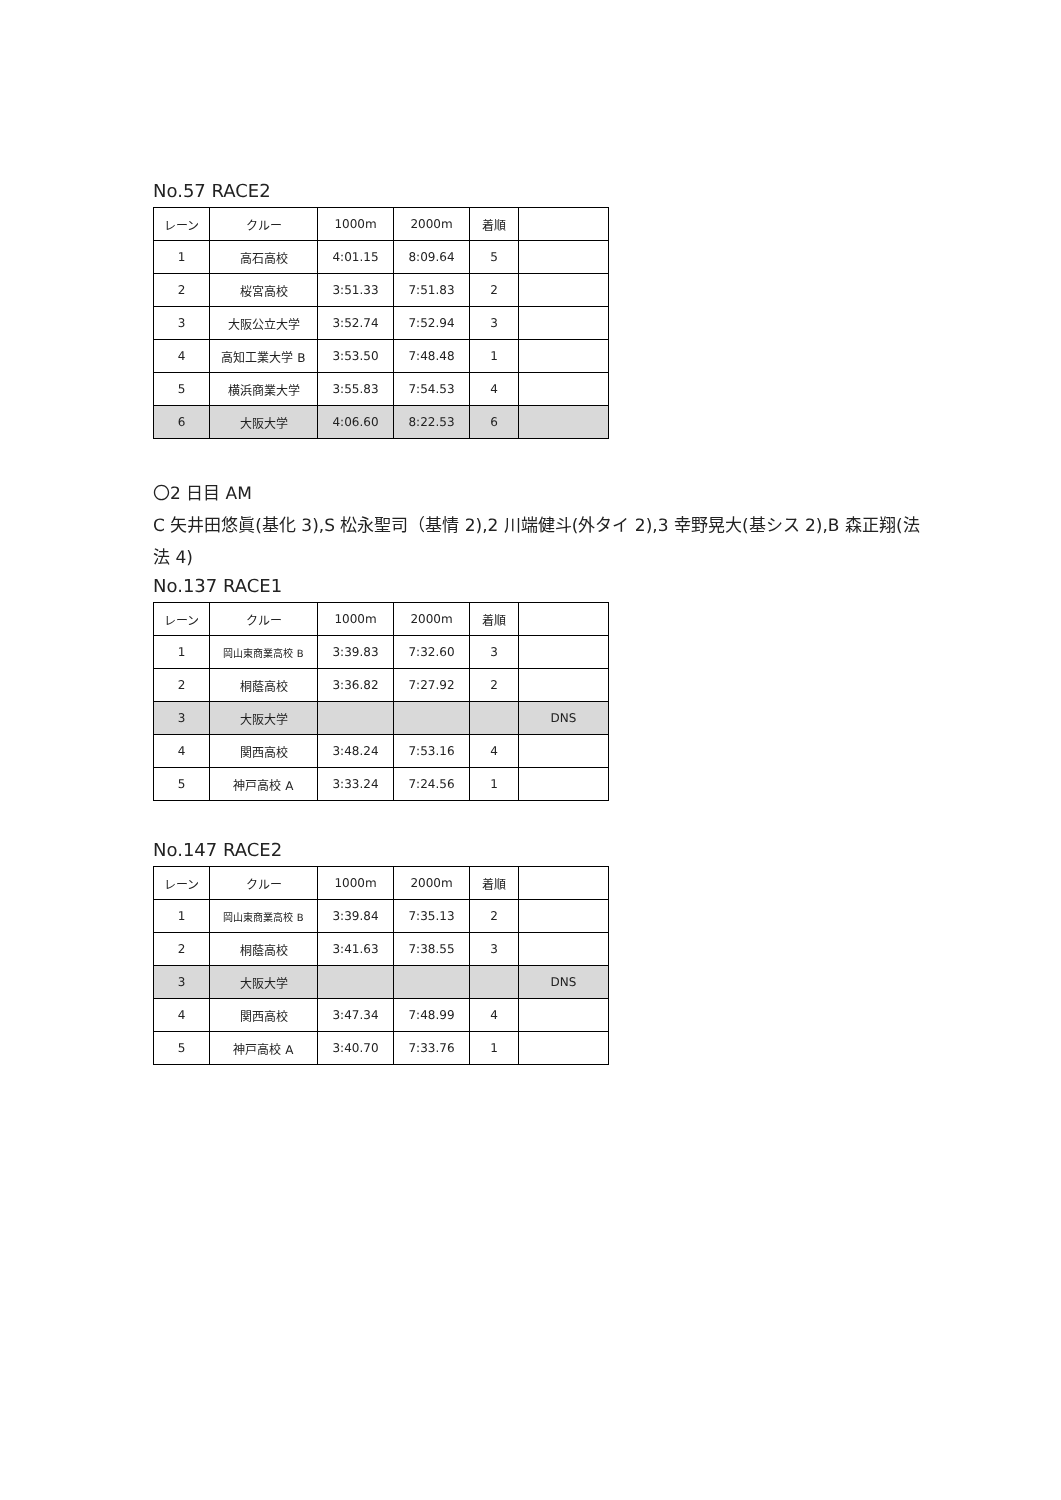No.57 RACE2
| レーン | クルー | 1000m | 2000m | 着順 | |
| 1 | 高石高校 | 4:01.15 | 8:09.64 | 5 | |
| 2 | 桜宮高校 | 3:51.33 | 7:51.83 | 2 | |
| 3 | 大阪公立大学 | 3:52.74 | 7:52.94 | 3 | |
| 4 | 高知工業大学 B | 3:53.50 | 7:48.48 | 1 | |
| 5 | 横浜商業大学 | 3:55.83 | 7:54.53 | 4 | |
| 6 | 大阪大学 | 4:06.60 | 8:22.53 | 6 | |
〇2 日目 AM
C 矢井田悠眞(基化 3),S 松永聖司（基情 2),2 川端健斗(外タイ 2),3 幸野晃大(基シス 2),B 森正翔(法法 4)
No.137 RACE1
| レーン | クルー | 1000m | 2000m | 着順 | |
| 1 | 岡山東商業高校 B | 3:39.83 | 7:32.60 | 3 | |
| 2 | 桐蔭高校 | 3:36.82 | 7:27.92 | 2 | |
| 3 | 大阪大学 | | | | DNS |
| 4 | 関西高校 | 3:48.24 | 7:53.16 | 4 | |
| 5 | 神戸高校 A | 3:33.24 | 7:24.56 | 1 | |
No.147 RACE2
| レーン | クルー | 1000m | 2000m | 着順 | |
| 1 | 岡山東商業高校 B | 3:39.84 | 7:35.13 | 2 | |
| 2 | 桐蔭高校 | 3:41.63 | 7:38.55 | 3 | |
| 3 | 大阪大学 | | | | DNS |
| 4 | 関西高校 | 3:47.34 | 7:48.99 | 4 | |
| 5 | 神戸高校 A | 3:40.70 | 7:33.76 | 1 | |